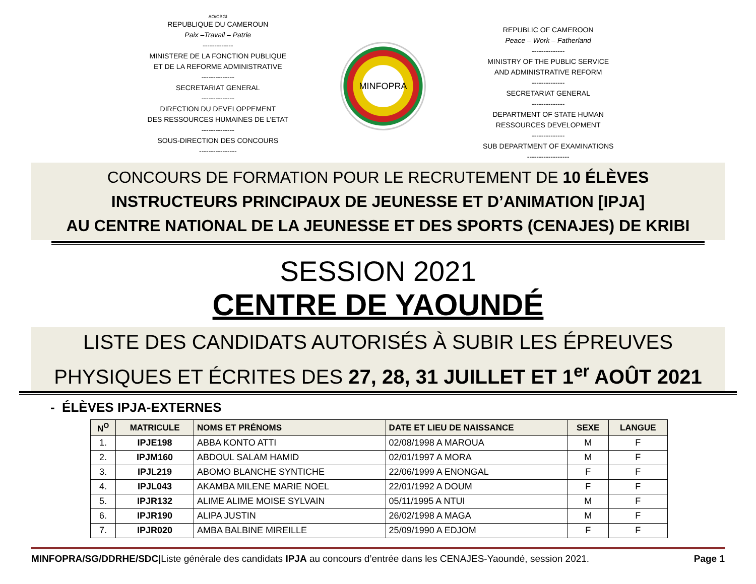AO/CBGI
REPUBLIQUE DU CAMEROUN
Paix –Travail – Patrie
-------------
MINISTERE DE LA FONCTION PUBLIQUE
ET DE LA REFORME ADMINISTRATIVE
--------------
SECRETARIAT GENERAL
--------------
DIRECTION DU DEVELOPPEMENT
DES RESSOURCES HUMAINES DE L’ETAT
--------------
SOUS-DIRECTION DES CONCOURS
----------------
MINFOPRA
REPUBLIC OF CAMEROON
Peace – Work – Fatherland
--------------
MINISTRY OF THE PUBLIC SERVICE
AND ADMINISTRATIVE REFORM
--------------
SECRETARIAT GENERAL
--------------
DEPARTMENT OF STATE HUMAN
RESSOURCES DEVELOPMENT
--------------
SUB DEPARTMENT OF EXAMINATIONS
------------------
CONCOURS DE FORMATION POUR LE RECRUTEMENT DE 10 ÉLÈVES
INSTRUCTEURS PRINCIPAUX DE JEUNESSE ET D’ANIMATION [IPJA]
AU CENTRE NATIONAL DE LA JEUNESSE ET DES SPORTS (CENAJES) DE KRIBI
SESSION 2021
CENTRE DE YAOUNDÉ
LISTE DES CANDIDATS AUTORISÉS À SUBIR LES ÉPREUVES
PHYSIQUES ET ÉCRITES DES 27, 28, 31 JUILLET ET 1<sup>er</sup> AOÛT 2021
- ÉLÈVES IPJA-EXTERNES
| N<sup>O</sup> | MATRICULE | NOMS ET PRÉNOMS | DATE ET LIEU DE NAISSANCE | SEXE | LANGUE |
| --- | --- | --- | --- | --- | --- |
| 1. | IPJE198 | ABBA KONTO ATTI | 02/08/1998 A MAROUA | M | F |
| 2. | IPJM160 | ABDOUL SALAM HAMID | 02/01/1997 A MORA | M | F |
| 3. | IPJL219 | ABOMO BLANCHE SYNTICHE | 22/06/1999 A ENONGAL | F | F |
| 4. | IPJL043 | AKAMBA MILENE MARIE NOEL | 22/01/1992 A DOUM | F | F |
| 5. | IPJR132 | ALIME ALIME MOISE SYLVAIN | 05/11/1995 A NTUI | M | F |
| 6. | IPJR190 | ALIPA JUSTIN | 26/02/1998 A MAGA | M | F |
| 7. | IPJR020 | AMBA BALBINE MIREILLE | 25/09/1990 A EDJOM | F | F |
MINFOPRA/SG/DDRHE/SDC|Liste générale des candidats IPJA au concours d’entrée dans les CENAJES-Yaoundé, session 2021. Page 1